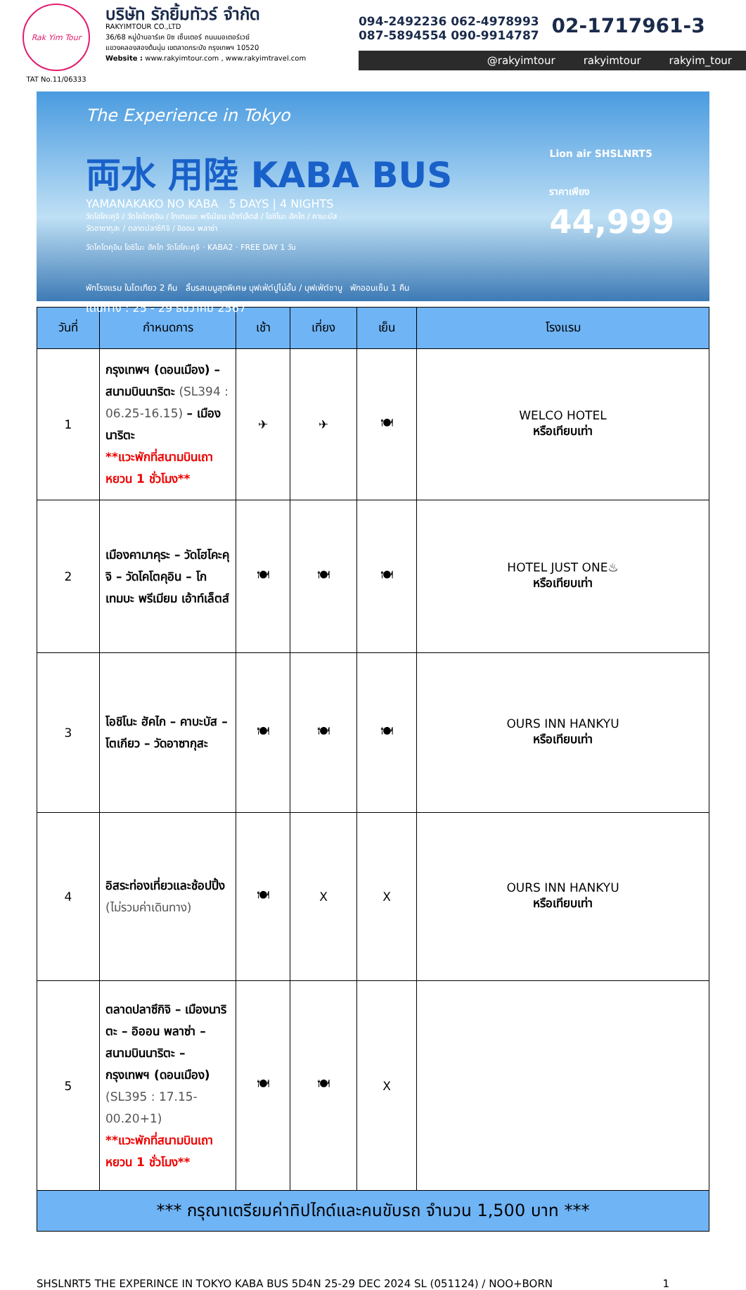Rak Yim Tour
TAT No.11/06333
บริษัท รักยิ้มทัวร์ จำกัด
RAKYIMTOUR CO.,LTD
36/68 หมู่บ้านอาร์เค บิซ เซ็นเตอร์ ถนนมอเตอร์เวย์
แขวงคลองสองต้นนุ่น เขตลาดกระบัง กรุงเทพฯ 10520
Website : www.rakyimtour.com , www.rakyimtravel.com
094-2492236 062-4978993
087-5894554 090-9914787
02-1717961-3
@rakyimtour rakyimtour rakyim_tour
The Experience in Tokyo
両水 用陸 KABA BUS
YAMANAKAKO NO KABA 5 DAYS | 4 NIGHTS
วัดโฮโคะคุจิ / วัดโคโตคุอิน / โกเทมบะ พรีเมียม เอ้าท์เล็ตส์ / โอชิโนะ ฮัคไก / คาบะบัส
วัดอาซากุสะ / ตลาดปลาซึกิจิ / อิออน พลาซ่า
Lion air SHSLNRT5
ราคาเพียง
44,999
วัดโคโตคุอิน โอชิโนะ ฮัคไก วัดโฮโคะคุจิ · KABA2 · FREE DAY 1 วัน
พักโรงแรม ในโตเกียว 2 คืน ลิ้มรสเมนูสุดพิเศษ บุฟเฟ่ต์ปูไม่อั้น / บุฟเฟ่ต์ชาบู พักออนเซ็น 1 คืน
เดินทาง : 25 - 29 ธันวาคม 2567
| วันที่ | กำหนดการ | เช้า | เที่ยง | เย็น | โรงแรม |
| --- | --- | --- | --- | --- | --- |
| 1 | กรุงเทพฯ (ดอนเมือง) – สนามบินนาริตะ (SL394 : 06.25-16.15) – เมืองนาริตะ **แวะพักที่สนามบินเถาหยวน 1 ชั่วโมง** | ✈ | ✈ | 🍽 | WELCO HOTEL หรือเทียบเท่า |
| 2 | เมืองคามาคุระ – วัดโฮโคะคุจิ – วัดโคโตคุอิน – โกเทมบะ พรีเมียม เอ้าท์เล็ตส์ | 🍽 | 🍽 | 🍽 | HOTEL JUST ONE♨ หรือเทียบเท่า |
| 3 | โอชิโนะ ฮัคไก – คาบะบัส – โตเกียว – วัดอาซากุสะ | 🍽 | 🍽 | 🍽 | OURS INN HANKYU หรือเทียบเท่า |
| 4 | อิสระท่องเที่ยวและช้อปปิ้ง (ไม่รวมค่าเดินทาง) | 🍽 | X | X | OURS INN HANKYU หรือเทียบเท่า |
| 5 | ตลาดปลาซึกิจิ – เมืองนาริตะ – อิออน พลาซ่า – สนามบินนาริตะ – กรุงเทพฯ (ดอนเมือง) (SL395 : 17.15-00.20+1) **แวะพักที่สนามบินเถาหยวน 1 ชั่วโมง** | 🍽 | 🍽 | X | |
| *** กรุณาเตรียมค่าทิปไกด์และคนขับรถ จำนวน 1,500 บาท *** | | | | | |
SHSLNRT5 THE EXPERINCE IN TOKYO KABA BUS 5D4N 25-29 DEC 2024 SL (051124) / NOO+BORN 1